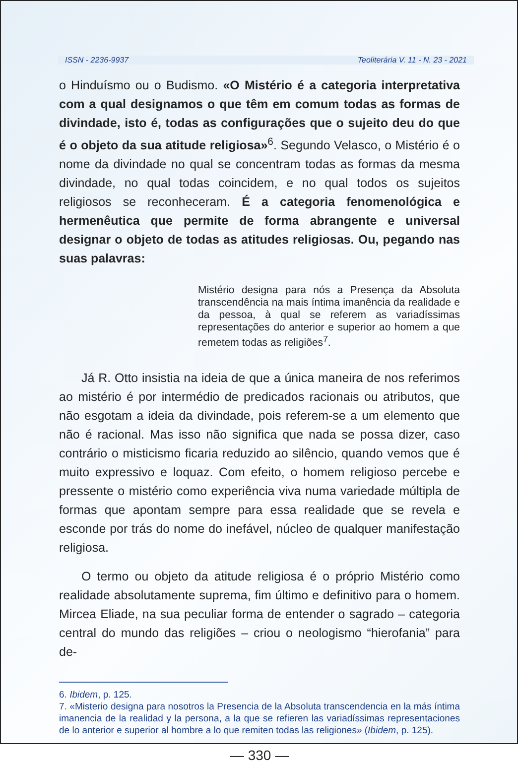ISSN - 2236-9937 Teoliterária V. 11 - N. 23 - 2021
o Hinduísmo ou o Budismo. «O Mistério é a categoria interpretativa com a qual designamos o que têm em comum todas as formas de divindade, isto é, todas as configurações que o sujeito deu do que é o objeto da sua atitude religiosa»<sup>6</sup>. Segundo Velasco, o Mistério é o nome da divindade no qual se concentram todas as formas da mesma divindade, no qual todas coincidem, e no qual todos os sujeitos religiosos se reconheceram. É a categoria fenomenológica e hermenêutica que permite de forma abrangente e universal designar o objeto de todas as atitudes religiosas. Ou, pegando nas suas palavras:
Mistério designa para nós a Presença da Absoluta transcendência na mais íntima imanência da realidade e da pessoa, à qual se referem as variadíssimas representações do anterior e superior ao homem a que remetem todas as religiões<sup>7</sup>.
Já R. Otto insistia na ideia de que a única maneira de nos referimos ao mistério é por intermédio de predicados racionais ou atributos, que não esgotam a ideia da divindade, pois referem-se a um elemento que não é racional. Mas isso não significa que nada se possa dizer, caso contrário o misticismo ficaria reduzido ao silêncio, quando vemos que é muito expressivo e loquaz. Com efeito, o homem religioso percebe e pressente o mistério como experiência viva numa variedade múltipla de formas que apontam sempre para essa realidade que se revela e esconde por trás do nome do inefável, núcleo de qualquer manifestação religiosa.
O termo ou objeto da atitude religiosa é o próprio Mistério como realidade absolutamente suprema, fim último e definitivo para o homem. Mircea Eliade, na sua peculiar forma de entender o sagrado – categoria central do mundo das religiões – criou o neologismo “hierofania” para de-
6. Ibidem, p. 125.
7. «Misterio designa para nosotros la Presencia de la Absoluta transcendencia en la más íntima imanencia de la realidad y la persona, a la que se refieren las variadíssimas representaciones de lo anterior e superior al hombre a lo que remiten todas las religiones» (Ibidem, p. 125).
— 330 —